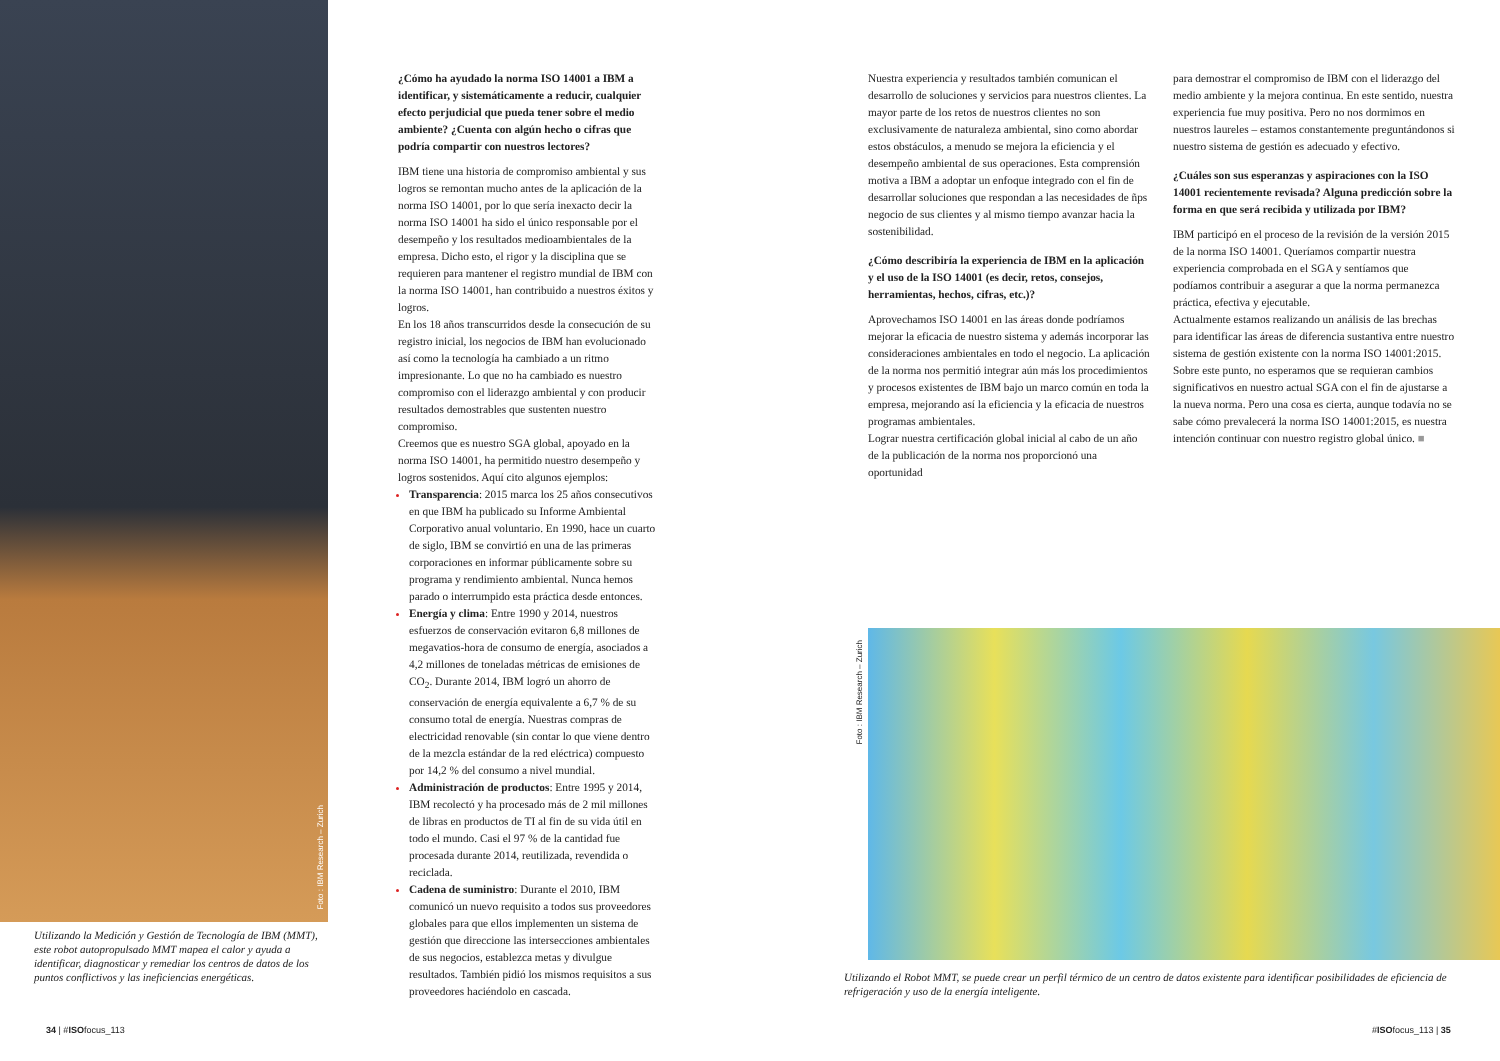Foto : IBM Research – Zurich
Utilizando la Medición y Gestión de Tecnología de IBM (MMT), este robot autopropulsado MMT mapea el calor y ayuda a identificar, diagnosticar y remediar los centros de datos de los puntos conflictivos y las ineficiencias energéticas.
¿Cómo ha ayudado la norma ISO 14001 a IBM a identificar, y sistemáticamente a reducir, cualquier efecto perjudicial que pueda tener sobre el medio ambiente? ¿Cuenta con algún hecho o cifras que podría compartir con nuestros lectores?
IBM tiene una historia de compromiso ambiental y sus logros se remontan mucho antes de la aplicación de la norma ISO 14001, por lo que sería inexacto decir la norma ISO 14001 ha sido el único responsable por el desempeño y los resultados medioambientales de la empresa. Dicho esto, el rigor y la disciplina que se requieren para mantener el registro mundial de IBM con la norma ISO 14001, han contribuido a nuestros éxitos y logros.
En los 18 años transcurridos desde la consecución de su registro inicial, los negocios de IBM han evolucionado así como la tecnología ha cambiado a un ritmo impresionante. Lo que no ha cambiado es nuestro compromiso con el liderazgo ambiental y con producir resultados demostrables que sustenten nuestro compromiso.
Creemos que es nuestro SGA global, apoyado en la norma ISO 14001, ha permitido nuestro desempeño y logros sostenidos. Aquí cito algunos ejemplos:
Transparencia: 2015 marca los 25 años consecutivos en que IBM ha publicado su Informe Ambiental Corporativo anual voluntario. En 1990, hace un cuarto de siglo, IBM se convirtió en una de las primeras corporaciones en informar públicamente sobre su programa y rendimiento ambiental. Nunca hemos parado o interrumpido esta práctica desde entonces.
Energía y clima: Entre 1990 y 2014, nuestros esfuerzos de conservación evitaron 6,8 millones de megavatios-hora de consumo de energía, asociados a 4,2 millones de toneladas métricas de emisiones de CO<sub>2</sub>. Durante 2014, IBM logró un ahorro de conservación de energía equivalente a 6,7 % de su consumo total de energía. Nuestras compras de electricidad renovable (sin contar lo que viene dentro de la mezcla estándar de la red eléctrica) compuesto por 14,2 % del consumo a nivel mundial.
Administración de productos: Entre 1995 y 2014, IBM recolectó y ha procesado más de 2 mil millones de libras en productos de TI al fin de su vida útil en todo el mundo. Casi el 97 % de la cantidad fue procesada durante 2014, reutilizada, revendida o reciclada.
Cadena de suministro: Durante el 2010, IBM comunicó un nuevo requisito a todos sus proveedores globales para que ellos implementen un sistema de gestión que direccione las intersecciones ambientales de sus negocios, establezca metas y divulgue resultados. También pidió los mismos requisitos a sus proveedores haciéndolo en cascada.
Nuestra experiencia y resultados también comunican el desarrollo de soluciones y servicios para nuestros clientes. La mayor parte de los retos de nuestros clientes no son exclusivamente de naturaleza ambiental, sino como abordar estos obstáculos, a menudo se mejora la eficiencia y el desempeño ambiental de sus operaciones. Esta comprensión motiva a IBM a adoptar un enfoque integrado con el fin de desarrollar soluciones que respondan a las necesidades de ñps negocio de sus clientes y al mismo tiempo avanzar hacia la sostenibilidad.
¿Cómo describiría la experiencia de IBM en la aplicación y el uso de la ISO 14001 (es decir, retos, consejos, herramientas, hechos, cifras, etc.)?
Aprovechamos ISO 14001 en las áreas donde podríamos mejorar la eficacia de nuestro sistema y además incorporar las consideraciones ambientales en todo el negocio. La aplicación de la norma nos permitió integrar aún más los procedimientos y procesos existentes de IBM bajo un marco común en toda la empresa, mejorando así la eficiencia y la eficacia de nuestros programas ambientales.
Lograr nuestra certificación global inicial al cabo de un año de la publicación de la norma nos proporcionó una oportunidad
para demostrar el compromiso de IBM con el liderazgo del medio ambiente y la mejora continua. En este sentido, nuestra experiencia fue muy positiva. Pero no nos dormimos en nuestros laureles – estamos constantemente preguntándonos si nuestro sistema de gestión es adecuado y efectivo.
¿Cuáles son sus esperanzas y aspiraciones con la ISO 14001 recientemente revisada? Alguna predicción sobre la forma en que será recibida y utilizada por IBM?
IBM participó en el proceso de la revisión de la versión 2015 de la norma ISO 14001. Queríamos compartir nuestra experiencia comprobada en el SGA y sentíamos que podíamos contribuir a asegurar a que la norma permanezca práctica, efectiva y ejecutable.
Actualmente estamos realizando un análisis de las brechas para identificar las áreas de diferencia sustantiva entre nuestro sistema de gestión existente con la norma ISO 14001:2015. Sobre este punto, no esperamos que se requieran cambios significativos en nuestro actual SGA con el fin de ajustarse a la nueva norma. Pero una cosa es cierta, aunque todavía no se sabe cómo prevalecerá la norma ISO 14001:2015, es nuestra intención continuar con nuestro registro global único. ■
Foto : IBM Research – Zurich
Utilizando el Robot MMT, se puede crear un perfil térmico de un centro de datos existente para identificar posibilidades de eficiencia de refrigeración y uso de la energía inteligente.
34 | #ISOfocus_113 #ISOfocus_113 | 35